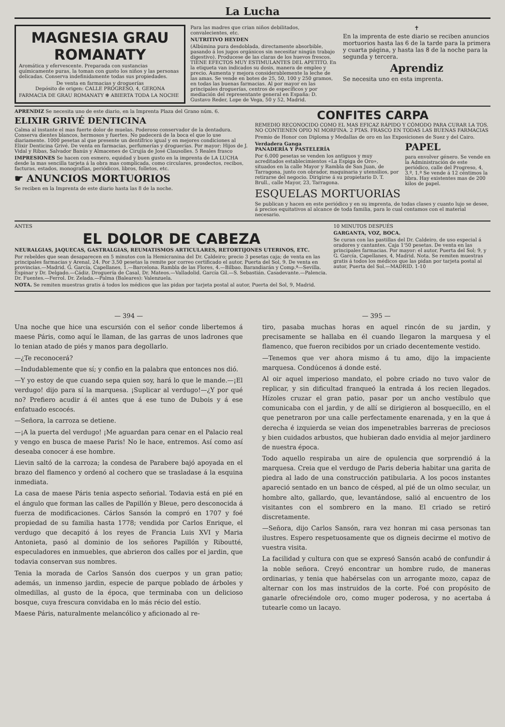La Lucha
MAGNESIA GRAU ROMANATY
Aromática y efervescente. Preparada con sustancias químicamente puras, la toman con gusto los niños y las personas delicadas. Conserva indefinidamente todas sus propiedades.
De venta en farmacias y droguerías
Depósito de origen: CALLE PROGRESO, 4, GERONA
FARMACIA DE GRAU ROMANATY ✻ ABIERTA TODA LA NOCHE
Para las madres que crian niños debilitados, convalecientes, etc.
NUTRITIVO HEYDEN
(Albúmina pura desdoblada, directamente absorbible, pasando á los jugos orgánicos sin necesitar ningún trabajo digestivo). Producese de las claras de los huevos frescos. TIENE EFECTOS MUY ESTIMULANTES DEL APETITO. En la etiqueta van indicados su dosis, manera de empleo y precio. Aumenta y mejora considerablemente la leche de las amas. Se vende en botes de 25, 50, 100 y 250 gramos, en todas las buenas farmacias. Al por mayor en las principales droguerías, centros de específicos y por mediación del representante general en España: D. Gustavo Reder, Lope de Vega, 50 y 52, Madrid.
✝
En la imprenta de este diario se reciben anuncios mortuorios hasta las 6 de la tarde para la primera y cuarta página, y hasta las 8 de la noche para la segunda y tercera.
Aprendiz
Se necesita uno en esta imprenta.
APRENDIZ Se necesita uno de este diario, en la Imprenta Plaza del Grano núm. 6.
ELIXIR GRIVÉ DENTICINA
Calma al instante el mas fuerte dolor de muelas. Poderoso conservador de la dentadura. Conserva dientes blancos, hermosos y fuertes. No padecerá de la boca el que lo use diariamente. 1000 pesetas al que presente un dentífrico igual y en mejores condiciones al Elixir Denticina Grivé. De venta en farmacias, perfumerías y droguerías. Por mayor: Hijos de J. Vidal y Ribas, Salvador Banús y Almacenes de Cirujía de José Clausolles. 5 Reales frasco
IMPRESIONES Se hacen con esmero, equidad y buen gusto en la imprenta de LA LUCHA desde la mas sencilla tarjeta á la obra mas complicada, como circulares, prosdectos, recibos, facturas, estados, monografías, periódicos, libros, folletos, etc.
☛ ANUNCIOS MORTUORIOS
Se reciben en la Imprenta de este diario hasta las 8 de la noche.
CONFITES CARPA
REMEDIO RECONOCIDO COMO EL MAS EFICAZ RÁPIDO Y CÓMODO PARA CURAR LA TOS. NO CONTIENEN OPIO NI MORFINA. 2 PTAS. FRASCO EN TODAS LAS BUENAS FARMACIAS
Premio de Honor con Diploma y Medallas de oro en las Exposiciones de Suez y del Cairo.
Verdadera Ganga
PANADERÍA Y PASTELERÍA
Por 6.000 pesetas se venden los antiguos y muy acreditados establecimientos «La Espiga de Oro», situados en la calle Mayor y Rambla de San Juan, de Tarragona, junto con obrador, maquinaria y utensilios, por retirarse del negocio. Dirigirse á su propietario D. T. Brull., calle Mayor, 23, Tarragona.
PAPEL
para envolver género. Se vende en la Administración de este periódico, calle del Progreso, 4, 3.º, 1.ª Se vende á 12 céntimos la libra. Hay existentes mas de 200 kilos de papel.
ESQUELAS MORTUORIAS
Se publican y hacen en este periódico y en su imprenta, de todas clases y cuanto lujo se desee, á precios equitativos al alcance de toda familia, para lo cual contamos con el material necesario.
ANTES
EL DOLOR DE CABEZA
NEURALGIAS, JAQUECAS, GASTRALGIAS, REUMATISMOS ARTICULARES, RETORTIJONES UTERINOS, ETC.
Por rebeldes que sean desaparecen en 5 minutos con la Hemicranina del Dr. Caldeiro; precio 3 pesetas caja; de venta en las principales farmacias y Arenal, 24. Por 3,50 pesetas la remite por correo certificado el autor, Puerta del Sol, 9. De venta en provincias.—Madrid. G. García, Capellanes, 1.—Barcelona. Rambla de las Flores, 4.—Bilbao. Barandiarán y Comp.ª—Sevilla. Espinar y Dr. Delgado.—Cádiz. Droguería de Casal, Dr. Mateos.—Valladolid. García Gil.—S. Sebastián. Casadevante.—Palencia. Dr. Fuentes.—Ferrol. Dr. Zelada.—Palma (Baleares): Valenzuela.
NOTA. Se remiten muestras gratis á todos los médicos que las pidan por tarjeta postal al autor, Puerta del Sol, 9, Madrid.
10 MINUTOS DESPUÉS
GARGANTA, VOZ, BOCA.
Se curan con las pastillas del Dr. Caldeiro, de uso especial á oradores y cantantes. Caja 1'50 pesetas. De venta en las principales farmacias. Por mayor: el autor, Puerta del Sol; 9, y G. García, Capellanes, 4, Madrid. Nota. Se remiten muestras gratis á todos los médicos que las pidan por tarjeta postal al autor, Puerta del Sol.—MADRID. 1-10
— 394 —
Una noche que hice una escursión con el señor conde libertemos á maese Páris, como aquí le llaman, de las garras de unos ladrones que lo tenian atado de piés y manos para degollarlo.
—¿Te reconocerá?
—Indudablemente que sí; y confio en la palabra que entonces nos dió.
—Y yo estoy de que cuando sepa quien soy, hará lo que le mande.—¡El verdugo! dijo para sí la marquesa. ¡Suplicar al verdugo!—¿Y por qué no? Prefiero acudir á él antes que á ese tuno de Dubois y á ese enfatuado escocés.
—Señora, la carroza se detiene.
—¡A la puerta del verdugo! ¡Me aguardan para cenar en el Palacio real y vengo en busca de maese Paris! No le hace, entremos. Así como así deseaba conocer á ese hombre.
Lievin saltó de la carroza; la condesa de Parabere bajó apoyada en el brazo del flamenco y ordenó al cochero que se trasladase á la esquina inmediata.
La casa de maese Páris tenia aspecto señorial. Todavia está en pié en el ángulo que forman las calles de Papillón y Bleue, pero desconocida á fuerza de modificaciones. Cárlos Sansón la compró en 1707 y foé propiedad de su familia hasta 1778; vendida por Carlos Enrique, el verdugo que decapitó á los reyes de Francia Luis XVI y Maria Antonieta, pasó al dominio de los señores Papillón y Riboutté, especuladores en inmuebles, que abrieron dos calles por el jardin, que todavia conservan sus nombres.
Tenia la morada de Carlos Sansón dos cuerpos y un gran patio; además, un inmenso jardin, especie de parque poblado de árboles y olmedillas, al gusto de la época, que terminaba con un delicioso bosque, cuya frescura convidaba en lo más récio del estío.
Maese Páris, naturalmente melancólico y aficionado al re-
— 395 —
tiro, pasaba muchas horas en aquel rincón de su jardin, y precisamente se hallaba en él cuando llegaron la marquesa y el flamenco, que fueron recibidos por un criado decentemente vestido.
—Tenemos que ver ahora mismo á tu amo, dijo la impaciente marquesa. Condúcenos á donde esté.
Al oir aquel imperioso mandato, el pobre criado no tuvo valor de replicar, y sin dificultad franqueó la entrada á los recien llegados. Hízoles cruzar el gran patio, pasar por un ancho vestíbulo que comunicaba con el jardin, y de allí se dirigieron al bosquecillo, en el que penetraron por una calle perfectamente enarenada, y en la que á derecha é izquierda se veian dos impenetrables barreras de preciosos y bien cuidados arbustos, que hubieran dado envidia al mejor jardinero de nuestra época.
Todo aquello respiraba un aire de opulencia que sorprendió á la marquesa. Creia que el verdugo de Paris deberia habitar una garita de piedra al lado de una construcción patibularia. A los pocos instantes apareció sentado en un banco de césped, al pié de un olmo secular, un hombre alto, gallardo, que, levantándose, salió al encuentro de los visitantes con el sombrero en la mano. El criado se retiró discretamente.
—Señora, dijo Carlos Sansón, rara vez honran mi casa personas tan ilustres. Espero respetuosamente que os digneis decirme el motivo de vuestra visita.
La facilidad y cultura con que se expresó Sansón acabó de confundir á la noble señora. Creyó encontrar un hombre rudo, de maneras ordinarias, y tenia que habérselas con un arrogante mozo, capaz de alternar con los mas instruidos de la corte. Foé con propósito de ganarle ofreciéndole oro, como muger poderosa, y no acertaba á tutearle como un lacayo.